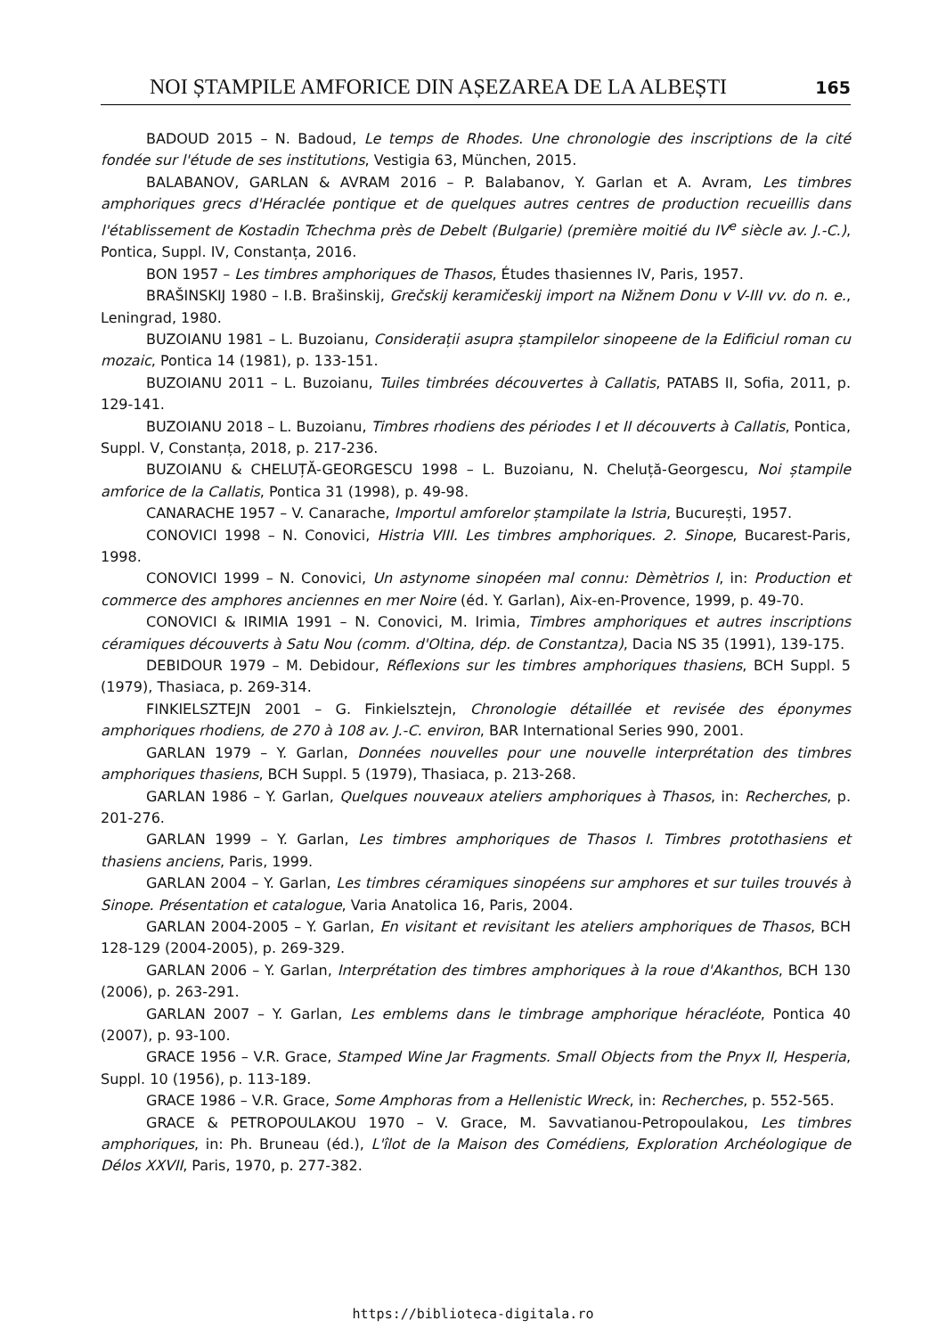NOI ȘTAMPILE AMFORICE DIN AȘEZAREA DE LA ALBEȘTI 165
BADOUD 2015 – N. Badoud, Le temps de Rhodes. Une chronologie des inscriptions de la cité fondée sur l'étude de ses institutions, Vestigia 63, München, 2015.
BALABANOV, GARLAN & AVRAM 2016 – P. Balabanov, Y. Garlan et A. Avram, Les timbres amphoriques grecs d'Héraclée pontique et de quelques autres centres de production recueillis dans l'établissement de Kostadin Tchechma près de Debelt (Bulgarie) (première moitié du IV<sup>e</sup> siècle av. J.-C.), Pontica, Suppl. IV, Constanța, 2016.
BON 1957 – Les timbres amphoriques de Thasos, Études thasiennes IV, Paris, 1957.
BRAŠINSKIJ 1980 – I.B. Brašinskij, Grečskij keramičeskij import na Nižnem Donu v V-III vv. do n. e., Leningrad, 1980.
BUZOIANU 1981 – L. Buzoianu, Considerații asupra ștampilelor sinopeene de la Edificiul roman cu mozaic, Pontica 14 (1981), p. 133-151.
BUZOIANU 2011 – L. Buzoianu, Tuiles timbrées découvertes à Callatis, PATABS II, Sofia, 2011, p. 129-141.
BUZOIANU 2018 – L. Buzoianu, Timbres rhodiens des périodes I et II découverts à Callatis, Pontica, Suppl. V, Constanța, 2018, p. 217-236.
BUZOIANU & CHELUȚĂ-GEORGESCU 1998 – L. Buzoianu, N. Cheluță-Georgescu, Noi ștampile amforice de la Callatis, Pontica 31 (1998), p. 49-98.
CANARACHE 1957 – V. Canarache, Importul amforelor ștampilate la Istria, București, 1957.
CONOVICI 1998 – N. Conovici, Histria VIII. Les timbres amphoriques. 2. Sinope, Bucarest-Paris, 1998.
CONOVICI 1999 – N. Conovici, Un astynome sinopéen mal connu: Dèmètrios I, in: Production et commerce des amphores anciennes en mer Noire (éd. Y. Garlan), Aix-en-Provence, 1999, p. 49-70.
CONOVICI & IRIMIA 1991 – N. Conovici, M. Irimia, Timbres amphoriques et autres inscriptions céramiques découverts à Satu Nou (comm. d'Oltina, dép. de Constantza), Dacia NS 35 (1991), 139-175.
DEBIDOUR 1979 – M. Debidour, Réflexions sur les timbres amphoriques thasiens, BCH Suppl. 5 (1979), Thasiaca, p. 269-314.
FINKIELSZTEJN 2001 – G. Finkielsztejn, Chronologie détaillée et revisée des éponymes amphoriques rhodiens, de 270 à 108 av. J.-C. environ, BAR International Series 990, 2001.
GARLAN 1979 – Y. Garlan, Données nouvelles pour une nouvelle interprétation des timbres amphoriques thasiens, BCH Suppl. 5 (1979), Thasiaca, p. 213-268.
GARLAN 1986 – Y. Garlan, Quelques nouveaux ateliers amphoriques à Thasos, in: Recherches, p. 201-276.
GARLAN 1999 – Y. Garlan, Les timbres amphoriques de Thasos I. Timbres protothasiens et thasiens anciens, Paris, 1999.
GARLAN 2004 – Y. Garlan, Les timbres céramiques sinopéens sur amphores et sur tuiles trouvés à Sinope. Présentation et catalogue, Varia Anatolica 16, Paris, 2004.
GARLAN 2004-2005 – Y. Garlan, En visitant et revisitant les ateliers amphoriques de Thasos, BCH 128-129 (2004-2005), p. 269-329.
GARLAN 2006 – Y. Garlan, Interprétation des timbres amphoriques à la roue d'Akanthos, BCH 130 (2006), p. 263-291.
GARLAN 2007 – Y. Garlan, Les emblems dans le timbrage amphorique héracléote, Pontica 40 (2007), p. 93-100.
GRACE 1956 – V.R. Grace, Stamped Wine Jar Fragments. Small Objects from the Pnyx II, Hesperia, Suppl. 10 (1956), p. 113-189.
GRACE 1986 – V.R. Grace, Some Amphoras from a Hellenistic Wreck, in: Recherches, p. 552-565.
GRACE & PETROPOULAKOU 1970 – V. Grace, M. Savvatianou-Petropoulakou, Les timbres amphoriques, in: Ph. Bruneau (éd.), L'îlot de la Maison des Comédiens, Exploration Archéologique de Délos XXVII, Paris, 1970, p. 277-382.
https://biblioteca-digitala.ro